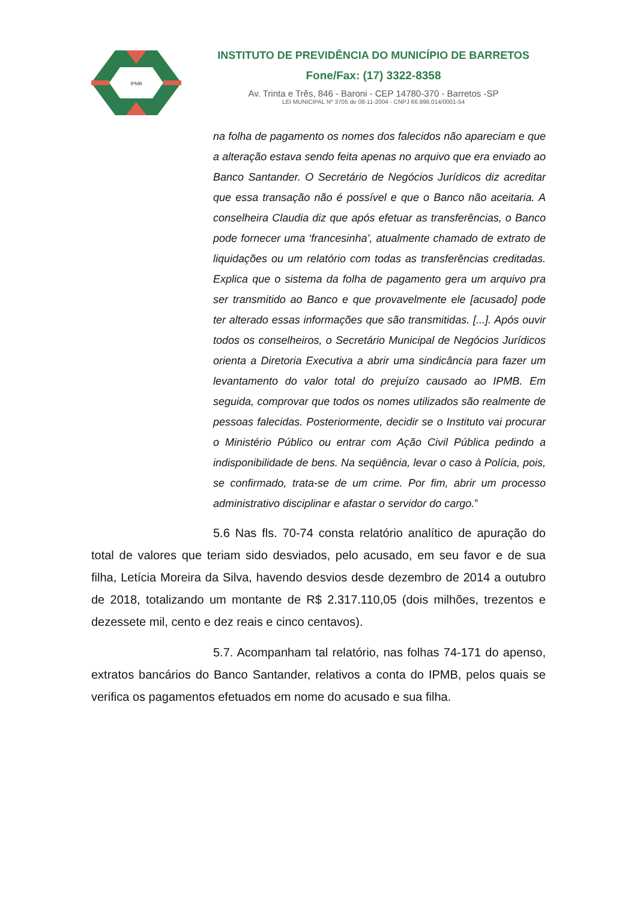IPMB
INSTITUTO DE PREVIDÊNCIA DO MUNICÍPIO DE BARRETOS
Fone/Fax: (17) 3322-8358
Av. Trinta e Três, 846 - Baroni - CEP 14780-370 - Barretos -SP
LEI MUNICIPAL Nº 3705 de 08-11-2004 - CNPJ 66.998.014/0001-54
na folha de pagamento os nomes dos falecidos não apareciam e que a alteração estava sendo feita apenas no arquivo que era enviado ao Banco Santander. O Secretário de Negócios Jurídicos diz acreditar que essa transação não é possível e que o Banco não aceitaria. A conselheira Claudia diz que após efetuar as transferências, o Banco pode fornecer uma ‘francesinha’, atualmente chamado de extrato de liquidações ou um relatório com todas as transferências creditadas. Explica que o sistema da folha de pagamento gera um arquivo pra ser transmitido ao Banco e que provavelmente ele [acusado] pode ter alterado essas informações que são transmitidas. [...]. Após ouvir todos os conselheiros, o Secretário Municipal de Negócios Jurídicos orienta a Diretoria Executiva a abrir uma sindicância para fazer um levantamento do valor total do prejuízo causado ao IPMB. Em seguida, comprovar que todos os nomes utilizados são realmente de pessoas falecidas. Posteriormente, decidir se o Instituto vai procurar o Ministério Público ou entrar com Ação Civil Pública pedindo a indisponibilidade de bens. Na seqüência, levar o caso à Polícia, pois, se confirmado, trata-se de um crime. Por fim, abrir um processo administrativo disciplinar e afastar o servidor do cargo.”
5.6 Nas fls. 70-74 consta relatório analítico de apuração do total de valores que teriam sido desviados, pelo acusado, em seu favor e de sua filha, Letícia Moreira da Silva, havendo desvios desde dezembro de 2014 a outubro de 2018, totalizando um montante de R$ 2.317.110,05 (dois milhões, trezentos e dezessete mil, cento e dez reais e cinco centavos).
5.7. Acompanham tal relatório, nas folhas 74-171 do apenso, extratos bancários do Banco Santander, relativos a conta do IPMB, pelos quais se verifica os pagamentos efetuados em nome do acusado e sua filha.